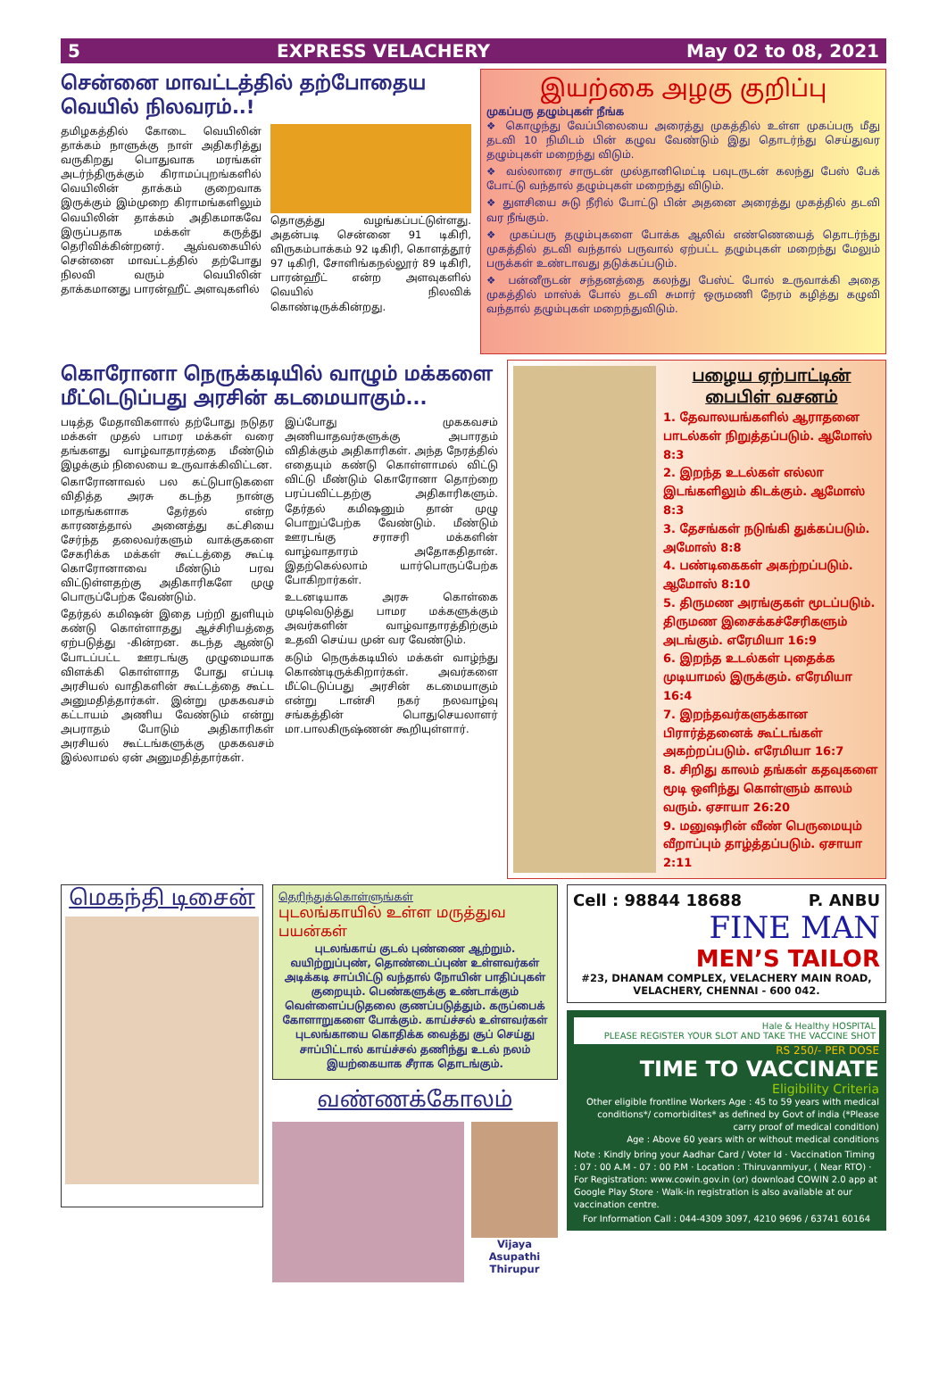5 EXPRESS VELACHERY May 02 to 08, 2021
சென்னை மாவட்டத்தில் தற்போதைய வெயில் நிலவரம்..!
தமிழகத்தில் கோடை வெயிலின் தாக்கம் நாளுக்கு நாள் அதிகரித்து வருகிறது பொதுவாக மரங்கள் அடர்ந்திருக்கும் கிராமப்புறங்களில் வெயிலின் தாக்கம் குறைவாக இருக்கும் இம்முறை கிராமங்களிலும் வெயிலின் தாக்கம் அதிகமாகவே இருப்பதாக மக்கள் கருத்து தெரிவிக்கின்றனர். ஆவ்வகையில் சென்னை மாவட்டத்தில் தற்போது நிலவி வரும் வெயிலின் தாக்கமானது பாரன்ஹீட் அளவுகளில்
தொகுத்து வழங்கப்பட்டுள்ளது. அதன்படி சென்னை 91 டிகிரி, விருகம்பாக்கம் 92 டிகிரி, கொளத்தூர் 97 டிகிரி, சோளிங்கநல்லூர் 89 டிகிரி, பாரன்ஹீட் என்ற அளவுகளில் வெயில் நிலவிக் கொண்டிருக்கின்றது.
இயற்கை அழகு குறிப்பு
முகப்பரு தழும்புகள் நீங்க
❖ கொழுந்து வேப்பிலையை அரைத்து முகத்தில் உள்ள முகப்பரு மீது தடவி 10 நிமிடம் பின் கழுவ வேண்டும் இது தொடர்ந்து செய்துவர தழும்புகள் மறைந்து விடும்.
❖ வல்லாரை சாருடன் முல்தானிமெட்டி பவுடருடன் கலந்து பேஸ் பேக் போட்டு வந்தால் தழும்புகள் மறைந்து விடும்.
❖ துளசியை சுடு நீரில் போட்டு பின் அதனை அரைத்து முகத்தில் தடவி வர நீங்கும்.
❖ முகப்பரு தழும்புகளை போக்க ஆலிவ் எண்ணெயைத் தொடர்ந்து முகத்தில் தடவி வந்தால் பருவால் ஏற்பட்ட தழும்புகள் மறைந்து மேலும் பருக்கள் உண்டாவது தடுக்கப்படும்.
❖ பன்னீருடன் சந்தனத்தை கலந்து பேஸ்ட் போல் உருவாக்கி அதை முகத்தில் மாஸ்க் போல் தடவி சுமார் ஒருமணி நேரம் கழித்து கழுவி வந்தால் தழும்புகள் மறைந்துவிடும்.
கொரோனா நெருக்கடியில் வாழும் மக்களை மீட்டெடுப்பது அரசின் கடமையாகும்...
படித்த மேதாவிகளால் தற்போது நடுதர மக்கள் முதல் பாமர மக்கள் வரை தங்களது வாழ்வாதாரத்தை மீண்டும் இழக்கும் நிலையை உருவாக்கிவிட்டன.
கொரோனாவல் பல கட்டுபாடுகளை விதித்த அரசு கடந்த நான்கு மாதங்களாக தேர்தல் என்ற காரணத்தால் அனைத்து கட்சியை சேர்ந்த தலைவர்களும் வாக்குகளை சேகரிக்க மக்கள் கூட்டத்தை கூட்டி கொரோனாவை மீண்டும் பரவ விட்டுள்ளதற்கு அதிகாரிகளே முழு பொருப்பேற்க வேண்டும்.
தேர்தல் கமிஷன் இதை பற்றி துளியும் கண்டு கொள்ளாதது ஆச்சிரியத்தை ஏற்படுத்து -கின்றன. கடந்த ஆண்டு போடப்பட்ட ஊரடங்கு முழுமையாக விளக்கி கொள்ளாத போது எப்படி அரசியல் வாதிகளின் கூட்டத்தை கூட்ட அனுமதித்தார்கள். இன்று முககவசம் கட்டாயம் அணிய வேண்டும் என்று அபராதம் போடும் அதிகாரிகள் அரசியல் கூட்டங்களுக்கு முககவசம் இல்லாமல் ஏன் அனுமதித்தார்கள்.
இப்போது முககவசம் அணியாதவர்களுக்கு அபாரதம் விதிக்கும் அதிகாரிகள். அந்த நேரத்தில் எதையும் கண்டு கொள்ளாமல் விட்டு விட்டு மீண்டும் கொரோனா தொற்றை பரப்பவிட்டதற்கு அதிகாரிகளும். தேர்தல் கமிஷனும் தான் முழு பொறுப்பேற்க வேண்டும். மீண்டும் ஊரடங்கு சராசரி மக்களின் வாழ்வாதாரம் அதோகதிதான். இதற்கெல்லாம் யார்பொருப்பேற்க போகிறார்கள்.
உடனடியாக அரசு கொள்கை முடிவெடுத்து பாமர மக்களுக்கும் அவர்களின் வாழ்வாதாரத்திற்கும் உதவி செய்ய முன் வர வேண்டும்.
கடும் நெருக்கடியில் மக்கள் வாழ்ந்து கொண்டிருக்கிறார்கள். அவர்களை மீட்டெடுப்பது அரசின் கடமையாகும் என்று டான்சி நகர் நலவாழ்வு சங்கத்தின் பொதுசெயலாளர் மா.பாலகிருஷ்ணன் கூறியுள்ளார்.
பழைய ஏற்பாட்டின் பைபிள் வசனம்
1. தேவாலயங்களில் ஆராதனை பாடல்கள் நிறுத்தப்படும். ஆமோஸ் 8:3
2. இறந்த உடல்கள் எல்லா இடங்களிலும் கிடக்கும். ஆமோஸ் 8:3
3. தேசங்கள் நடுங்கி துக்கப்படும். அமோஸ் 8:8
4. பண்டிகைகள் அகற்றப்படும். ஆமோஸ் 8:10
5. திருமண அரங்குகள் மூடப்படும். திருமண இசைக்கச்சேரிகளும் அடங்கும். எரேமியா 16:9
6. இறந்த உடல்கள் புதைக்க முடியாமல் இருக்கும். எரேமியா 16:4
7. இறந்தவர்களுக்கான பிரார்த்தனைக் கூட்டங்கள் அகற்றப்படும். எரேமியா 16:7
8. சிறிது காலம் தங்கள் கதவுகளை மூடி ஒளிந்து கொள்ளும் காலம் வரும். ஏசாயா 26:20
9. மனுஷரின் வீண் பெருமையும் வீறாப்பும் தாழ்த்தப்படும். ஏசாயா 2:11
மெகந்தி டிசைன்
தெரிந்துக்கொள்ளுங்கள்
புடலங்காயில் உள்ள மருத்துவ பயன்கள்
புடலங்காய் குடல் புண்ணை ஆற்றும். வயிற்றுப்புண், தொண்டைப்புண் உள்ளவர்கள் அடிக்கடி சாப்பிட்டு வந்தால் நோயின் பாதிப்புகள் குறையும். பெண்களுக்கு உண்டாக்கும் வெள்ளைப்படுதலை குணப்படுத்தும். கருப்பைக் கோளாறுகளை போக்கும். காய்ச்சல் உள்ளவர்கள் புடலங்காயை கொதிக்க வைத்து சூப் செய்து சாப்பிட்டால் காய்ச்சல் தணிந்து உடல் நலம் இயற்கையாக சீராக தொடங்கும்.
வண்ணக்கோலம்
Vijaya Asupathi
Thirupur
Cell : 98844 18688 P. ANBU
FINE MAN
MEN’S TAILOR
#23, DHANAM COMPLEX, VELACHERY MAIN ROAD, VELACHERY, CHENNAI - 600 042.
Hale & Healthy HOSPITAL
PLEASE REGISTER YOUR SLOT AND TAKE THE VACCINE SHOT
RS 250/- PER DOSE
TIME TO VACCINATE
Eligibility Criteria
Other eligible frontline Workers Age : 45 to 59 years with medical conditions*/ comorbidites* as defined by Govt of india (*Please carry proof of medical condition)
Age : Above 60 years with or without medical conditions
Note : Kindly bring your Aadhar Card / Voter Id · Vaccination Timing : 07 : 00 A.M - 07 : 00 P.M · Location : Thiruvanmiyur, ( Near RTO) · For Registration: www.cowin.gov.in (or) download COWIN 2.0 app at Google Play Store · Walk-in registration is also available at our vaccination centre.
For Information Call : 044-4309 3097, 4210 9696 / 63741 60164